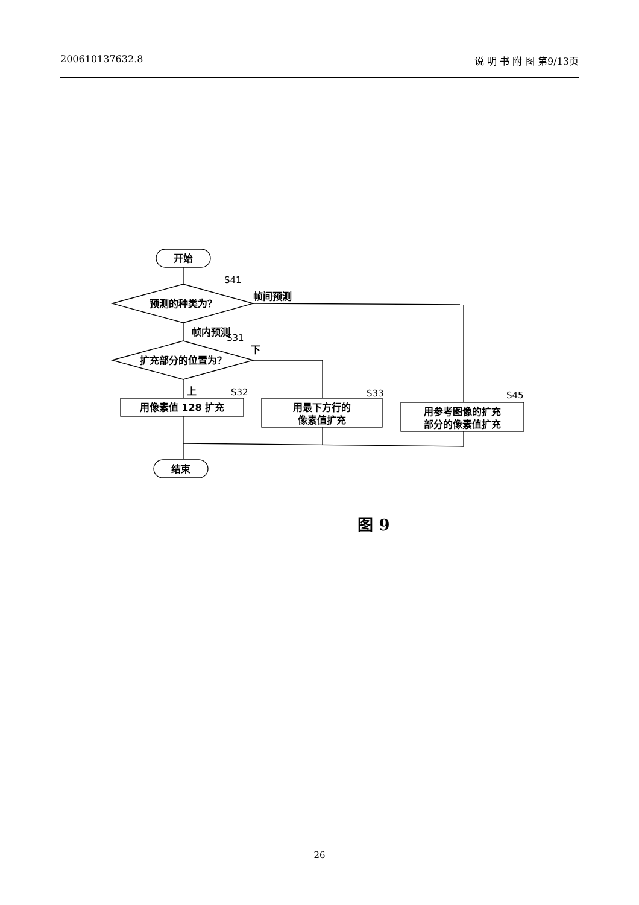200610137632.8 说 明 书 附 图 第9/13页
开始
预测的种类为？
扩充部分的位置为？
用像素值 128 扩充
用最下方行的
像素值扩充
用参考图像的扩充
部分的像素值扩充
结束
帧间预测
帧内预测
下
上
S41
S31
S32
S33
S45
图 9
26